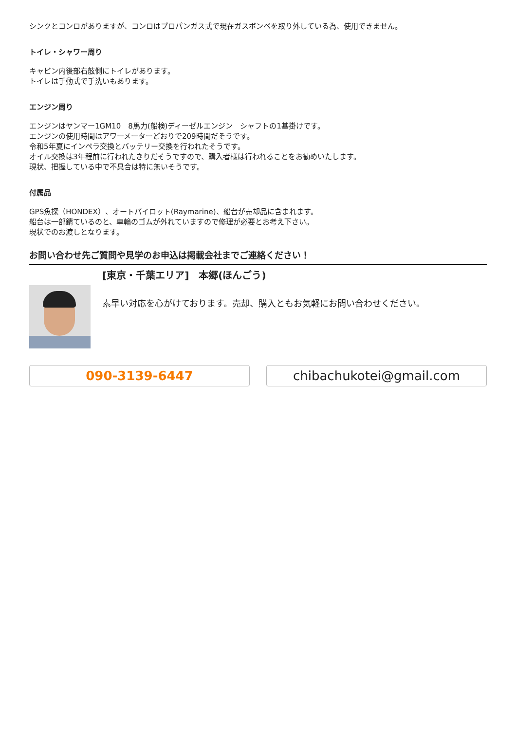シンクとコンロがありますが、コンロはプロパンガス式で現在ガスボンベを取り外している為、使用できません。
トイレ・シャワー周り
キャビン内後部右舷側にトイレがあります。
トイレは手動式で手洗いもあります。
エンジン周り
エンジンはヤンマー1GM10　8馬力(船検)ディーゼルエンジン　シャフトの1基掛けです。
エンジンの使用時間はアワーメーターどおりで209時間だそうです。
令和5年夏にインペラ交換とバッテリー交換を行われたそうです。
オイル交換は3年程前に行われたきりだそうですので、購入者様は行われることをお勧めいたします。
現状、把握している中で不具合は特に無いそうです。
付属品
GPS魚探（HONDEX）、オートパイロット(Raymarine)、船台が売却品に含まれます。
船台は一部錆ているのと、車輪のゴムが外れていますので修理が必要とお考え下さい。
現状でのお渡しとなります。
お問い合わせ先ご質問や見学のお申込は掲載会社までご連絡ください！
[東京・千葉エリア]　本郷(ほんごう)
素早い対応を心がけております。売却、購入ともお気軽にお問い合わせください。
090-3139-6447 chibachukotei@gmail.com